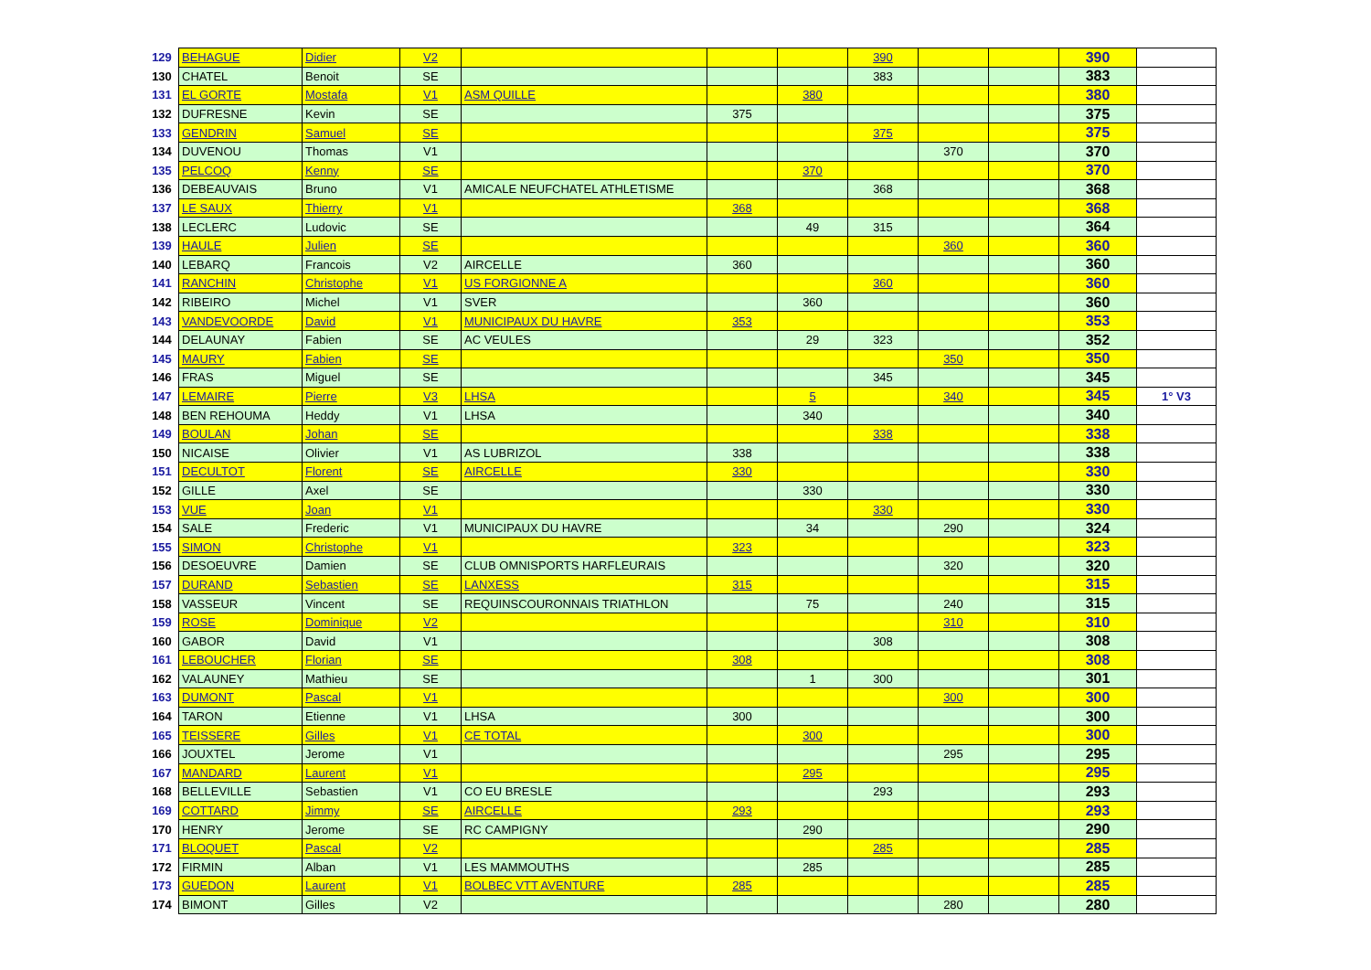| 129 | BEHAGUE | Didier | V2 | | | | 390 | | | 390 | |
| 130 | CHATEL | Benoit | SE | | | | 383 | | | 383 | |
| 131 | EL GORTE | Mostafa | V1 | ASM QUILLE | | 380 | | | | 380 | |
| 132 | DUFRESNE | Kevin | SE | | 375 | | | | | 375 | |
| 133 | GENDRIN | Samuel | SE | | | | 375 | | | 375 | |
| 134 | DUVENOU | Thomas | V1 | | | | | 370 | | 370 | |
| 135 | PELCOQ | Kenny | SE | | | 370 | | | | 370 | |
| 136 | DEBEAUVAIS | Bruno | V1 | AMICALE NEUFCHATEL ATHLETISME | | | 368 | | | 368 | |
| 137 | LE SAUX | Thierry | V1 | | 368 | | | | | 368 | |
| 138 | LECLERC | Ludovic | SE | | | 49 | 315 | | | 364 | |
| 139 | HAULE | Julien | SE | | | | | 360 | | 360 | |
| 140 | LEBARQ | Francois | V2 | AIRCELLE | 360 | | | | | 360 | |
| 141 | RANCHIN | Christophe | V1 | US FORGIONNE A | | | 360 | | | 360 | |
| 142 | RIBEIRO | Michel | V1 | SVER | | 360 | | | | 360 | |
| 143 | VANDEVOORDE | David | V1 | MUNICIPAUX DU HAVRE | 353 | | | | | 353 | |
| 144 | DELAUNAY | Fabien | SE | AC VEULES | | 29 | 323 | | | 352 | |
| 145 | MAURY | Fabien | SE | | | | | 350 | | 350 | |
| 146 | FRAS | Miguel | SE | | | | 345 | | | 345 | |
| 147 | LEMAIRE | Pierre | V3 | LHSA | | 5 | | 340 | | 345 | 1° V3 |
| 148 | BEN REHOUMA | Heddy | V1 | LHSA | | 340 | | | | 340 | |
| 149 | BOULAN | Johan | SE | | | | 338 | | | 338 | |
| 150 | NICAISE | Olivier | V1 | AS LUBRIZOL | 338 | | | | | 338 | |
| 151 | DECULTOT | Florent | SE | AIRCELLE | 330 | | | | | 330 | |
| 152 | GILLE | Axel | SE | | | 330 | | | | 330 | |
| 153 | VUE | Joan | V1 | | | | 330 | | | 330 | |
| 154 | SALE | Frederic | V1 | MUNICIPAUX DU HAVRE | | 34 | | 290 | | 324 | |
| 155 | SIMON | Christophe | V1 | | 323 | | | | | 323 | |
| 156 | DESOEUVRE | Damien | SE | CLUB OMNISPORTS HARFLEURAIS | | | | 320 | | 320 | |
| 157 | DURAND | Sebastien | SE | LANXESS | 315 | | | | | 315 | |
| 158 | VASSEUR | Vincent | SE | REQUINSCOURONNAIS TRIATHLON | | 75 | | 240 | | 315 | |
| 159 | ROSE | Dominique | V2 | | | | | 310 | | 310 | |
| 160 | GABOR | David | V1 | | | | 308 | | | 308 | |
| 161 | LEBOUCHER | Florian | SE | | 308 | | | | | 308 | |
| 162 | VALAUNEY | Mathieu | SE | | | 1 | 300 | | | 301 | |
| 163 | DUMONT | Pascal | V1 | | | | | 300 | | 300 | |
| 164 | TARON | Etienne | V1 | LHSA | 300 | | | | | 300 | |
| 165 | TEISSERE | Gilles | V1 | CE TOTAL | | 300 | | | | 300 | |
| 166 | JOUXTEL | Jerome | V1 | | | | | 295 | | 295 | |
| 167 | MANDARD | Laurent | V1 | | | 295 | | | | 295 | |
| 168 | BELLEVILLE | Sebastien | V1 | CO EU BRESLE | | | 293 | | | 293 | |
| 169 | COTTARD | Jimmy | SE | AIRCELLE | 293 | | | | | 293 | |
| 170 | HENRY | Jerome | SE | RC CAMPIGNY | | 290 | | | | 290 | |
| 171 | BLOQUET | Pascal | V2 | | | | 285 | | | 285 | |
| 172 | FIRMIN | Alban | V1 | LES MAMMOUTHS | | 285 | | | | 285 | |
| 173 | GUEDON | Laurent | V1 | BOLBEC VTT AVENTURE | 285 | | | | | 285 | |
| 174 | BIMONT | Gilles | V2 | | | | | 280 | | 280 | |